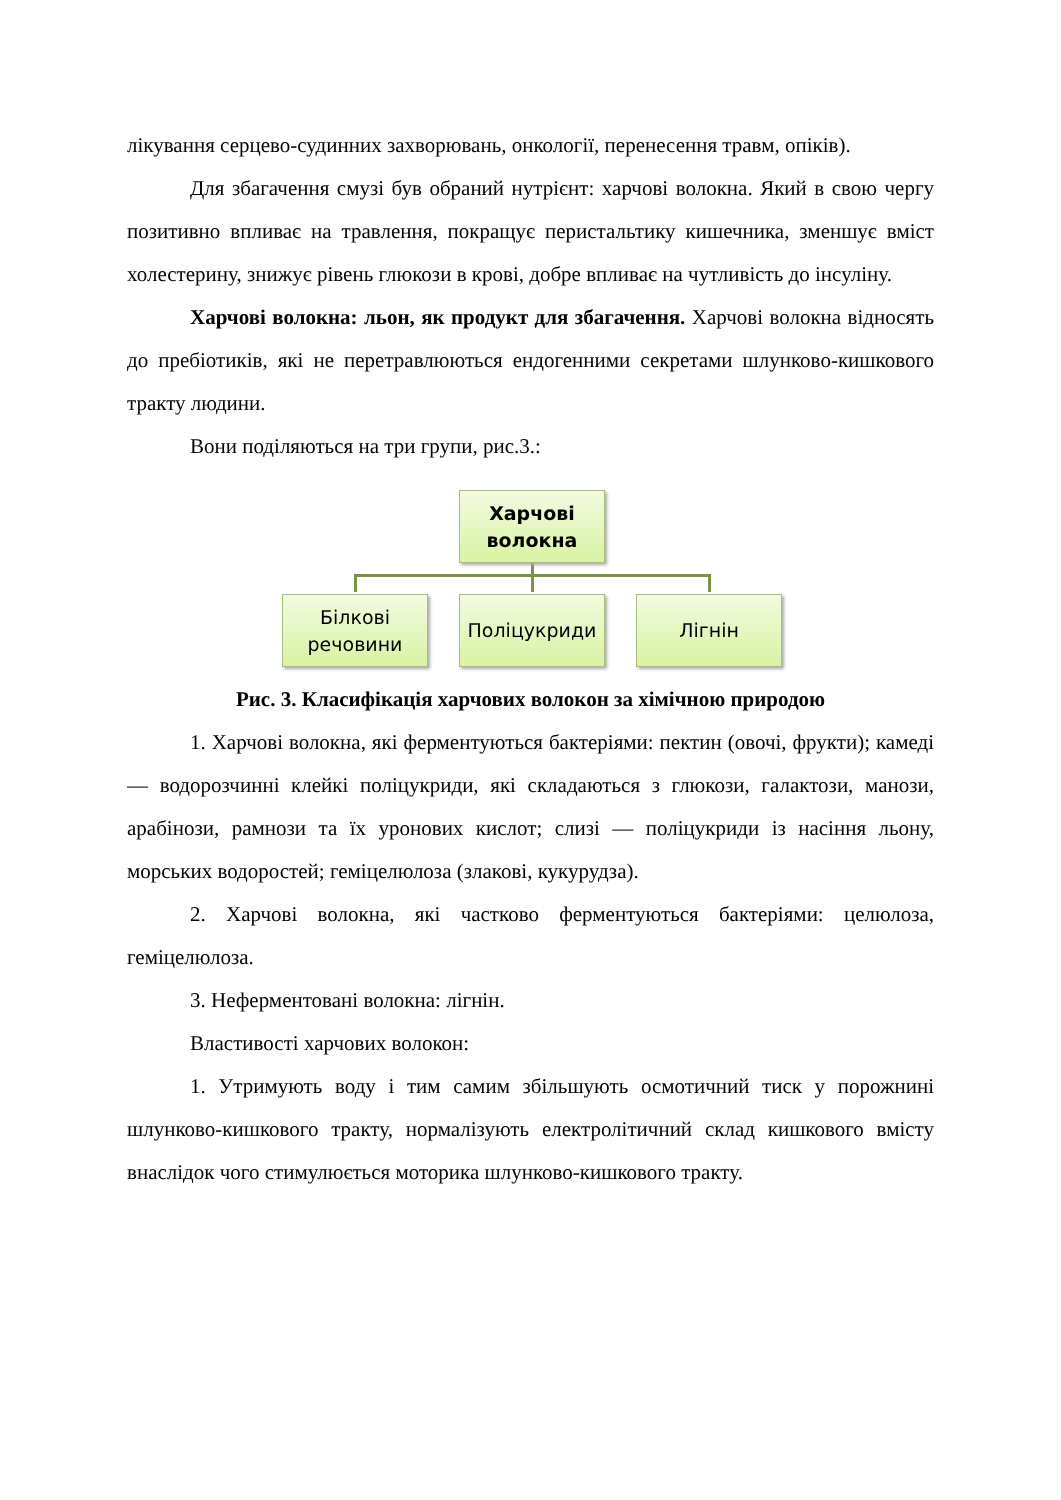лікування серцево-судинних захворювань, онкології, перенесення травм, опіків).
Для збагачення смузі був обраний нутрієнт: харчові волокна. Який в свою чергу позитивно впливає на травлення, покращує перистальтику кишечника, зменшує вміст холестерину, знижує рівень глюкози в крові, добре впливає на чутливість до інсуліну.
Харчові волокна: льон, як продукт для збагачення. Харчові волокна відносять до пребіотиків, які не перетравлюються ендогенними секретами шлунково-кишкового тракту людини.
Вони поділяються на три групи, рис.3.:
Харчові волокна
Білкові речовини
Поліцукриди Лігнін
Рис. 3. Класифікація харчових волокон за хімічною природою
1. Харчові волокна, які ферментуються бактеріями: пектин (овочі, фрукти); камеді — водорозчинні клейкі поліцукриди, які складаються з глюкози, галактози, манози, арабінози, рамнози та їх уронових кислот; слизі — поліцукриди із насіння льону, морських водоростей; геміцелюлоза (злакові, кукурудза).
2. Харчові волокна, які частково ферментуються бактеріями: целюлоза, геміцелюлоза.
3. Неферментовані волокна: лігнін.
Властивості харчових волокон:
1. Утримують воду і тим самим збільшують осмотичний тиск у порожнині шлунково-кишкового тракту, нормалізують електролітичний склад кишкового вмісту внаслідок чого стимулюється моторика шлунково-кишкового тракту.